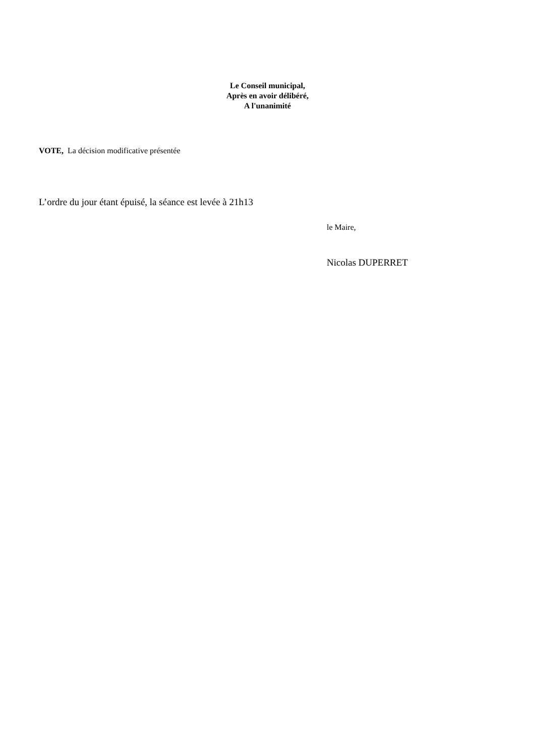Le Conseil municipal,
Après en avoir délibéré,
A l'unanimité
VOTE, La décision modificative présentée
L’ordre du jour étant épuisé, la séance est levée à 21h13
le Maire,
Nicolas DUPERRET